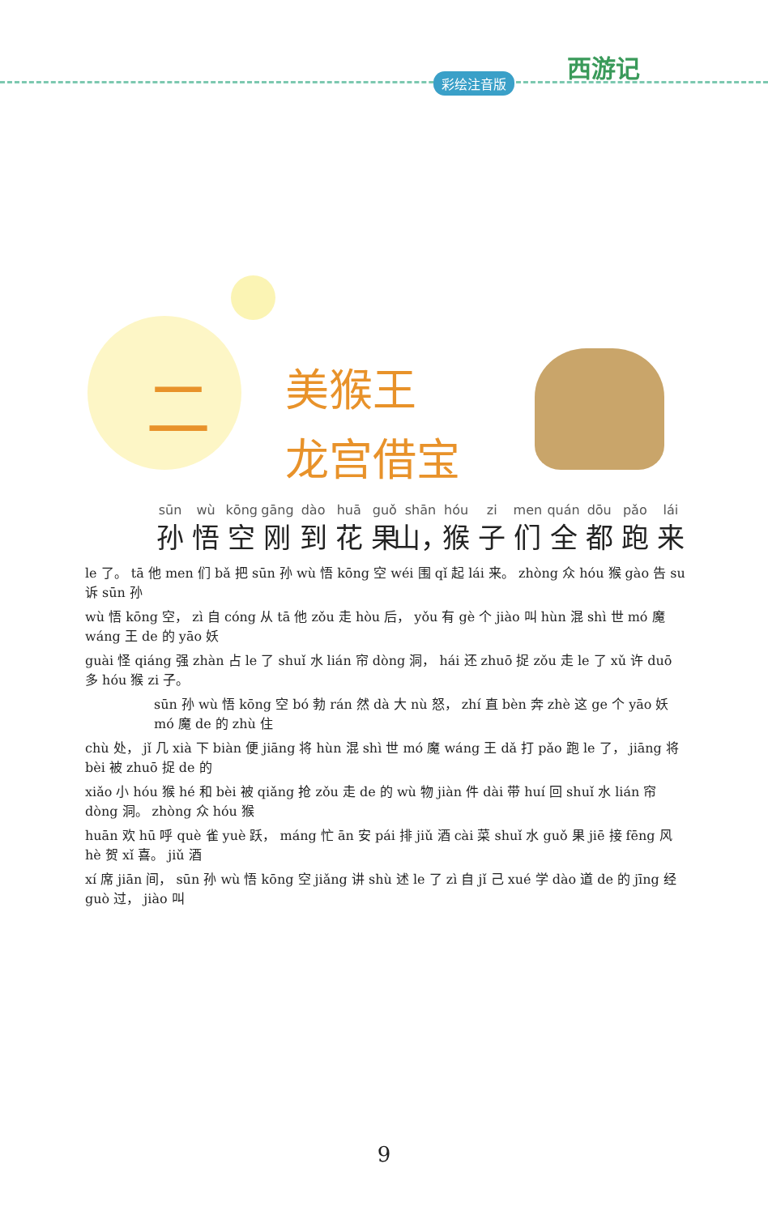彩绘注音版
西游记
二
美猴王
龙宫借宝
sūn
孙 wù
悟 kōng
空 gāng
刚 dào
到 huā
花 guǒ
果 shān
山， hóu
猴 zi
子 men
们 quán
全 dōu
都 pǎo
跑 lái
来
le 了。 tā 他 men 们 bǎ 把 sūn 孙 wù 悟 kōng 空 wéi 围 qǐ 起 lái 来。 zhòng 众 hóu 猴 gào 告 su 诉 sūn 孙
wù 悟 kōng 空， zì 自 cóng 从 tā 他 zǒu 走 hòu 后， yǒu 有 gè 个 jiào 叫 hùn 混 shì 世 mó 魔 wáng 王 de 的 yāo 妖
guài 怪 qiáng 强 zhàn 占 le 了 shuǐ 水 lián 帘 dòng 洞， hái 还 zhuō 捉 zǒu 走 le 了 xǔ 许 duō 多 hóu 猴 zi 子。
sūn 孙 wù 悟 kōng 空 bó 勃 rán 然 dà 大 nù 怒， zhí 直 bèn 奔 zhè 这 ge 个 yāo 妖 mó 魔 de 的 zhù 住
chù 处， jǐ 几 xià 下 biàn 便 jiāng 将 hùn 混 shì 世 mó 魔 wáng 王 dǎ 打 pǎo 跑 le 了， jiāng 将 bèi 被 zhuō 捉 de 的
xiǎo 小 hóu 猴 hé 和 bèi 被 qiǎng 抢 zǒu 走 de 的 wù 物 jiàn 件 dài 带 huí 回 shuǐ 水 lián 帘 dòng 洞。 zhòng 众 hóu 猴
huān 欢 hū 呼 què 雀 yuè 跃， máng 忙 ān 安 pái 排 jiǔ 酒 cài 菜 shuǐ 水 guǒ 果 jiē 接 fēng 风 hè 贺 xǐ 喜。 jiǔ 酒
xí 席 jiān 间， sūn 孙 wù 悟 kōng 空 jiǎng 讲 shù 述 le 了 zì 自 jǐ 己 xué 学 dào 道 de 的 jīng 经 guò 过， jiào 叫
9